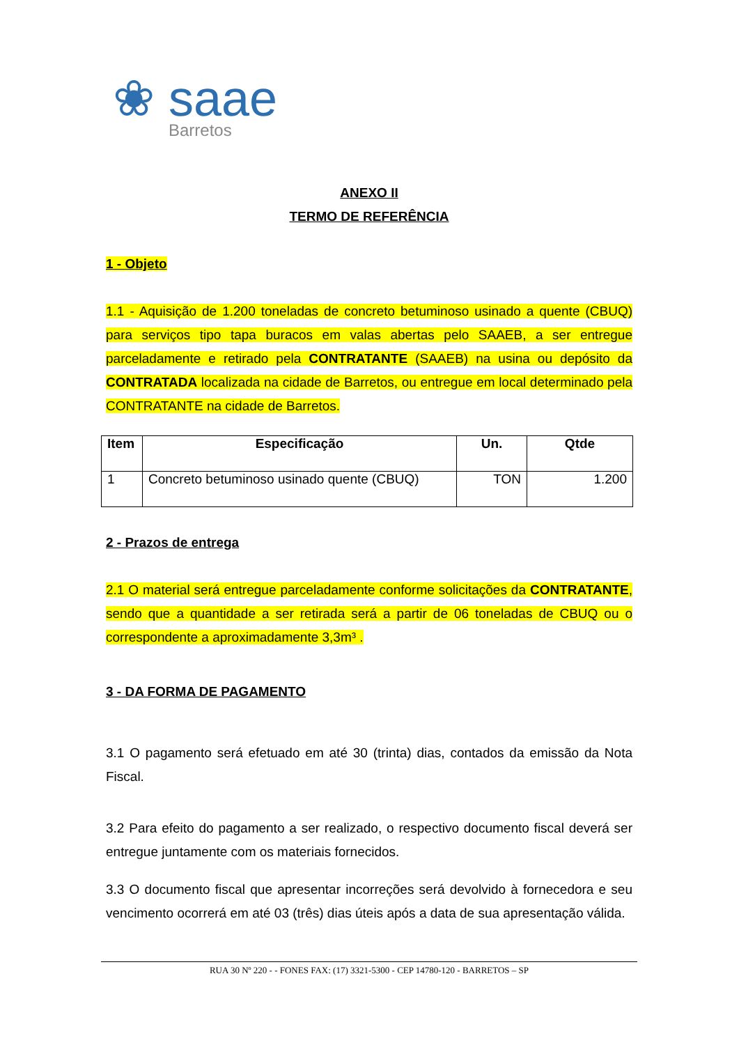❀ saae
Barretos
ANEXO II
TERMO DE REFERÊNCIA
1 - Objeto
1.1 - Aquisição de 1.200 toneladas de concreto betuminoso usinado a quente (CBUQ) para serviços tipo tapa buracos em valas abertas pelo SAAEB, a ser entregue parceladamente e retirado pela CONTRATANTE (SAAEB) na usina ou depósito da CONTRATADA localizada na cidade de Barretos, ou entregue em local determinado pela CONTRATANTE na cidade de Barretos.
| Item | Especificação | Un. | Qtde |
| --- | --- | --- | --- |
| 1 | Concreto betuminoso usinado quente (CBUQ) | TON | 1.200 |
2 - Prazos de entrega
2.1 O material será entregue parceladamente conforme solicitações da CONTRATANTE, sendo que a quantidade a ser retirada será a partir de 06 toneladas de CBUQ ou o correspondente a aproximadamente 3,3m³ .
3 - DA FORMA DE PAGAMENTO
3.1 O pagamento será efetuado em até 30 (trinta) dias, contados da emissão da Nota Fiscal.
3.2 Para efeito do pagamento a ser realizado, o respectivo documento fiscal deverá ser entregue juntamente com os materiais fornecidos.
3.3 O documento fiscal que apresentar incorreções será devolvido à fornecedora e seu vencimento ocorrerá em até 03 (três) dias úteis após a data de sua apresentação válida.
RUA 30 Nº 220 - - FONES FAX: (17) 3321-5300 - CEP 14780-120 - BARRETOS – SP